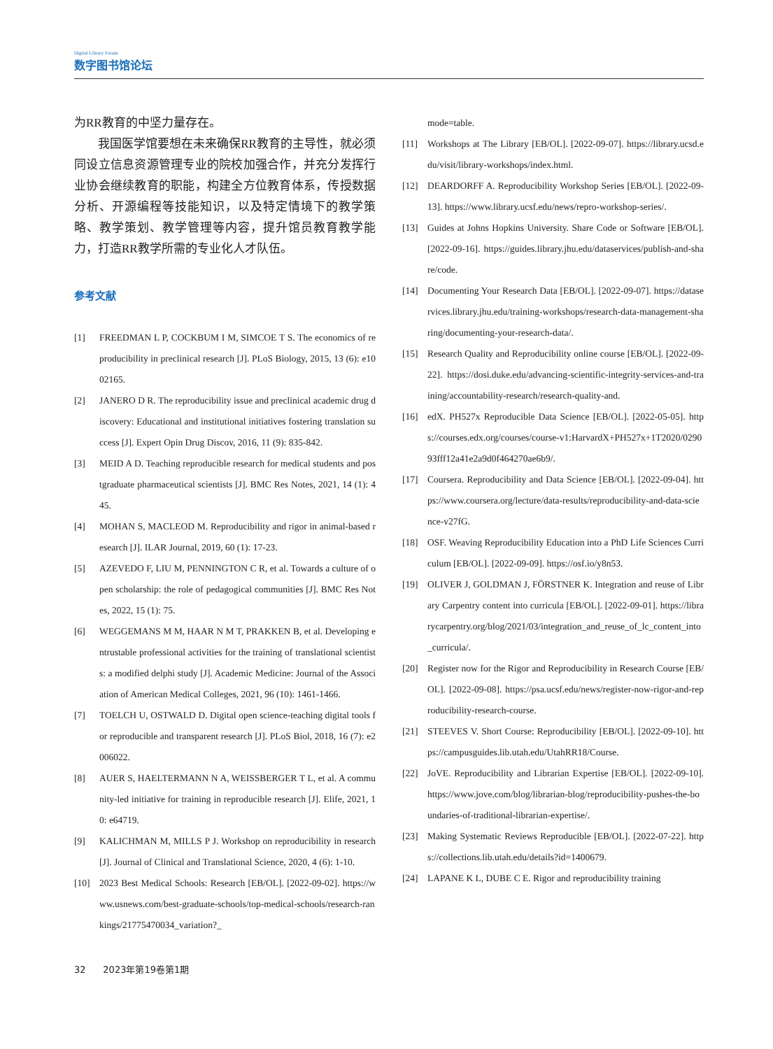Digital Library Forum
数字图书馆论坛
为RR教育的中坚力量存在。
我国医学馆要想在未来确保RR教育的主导性，就必须同设立信息资源管理专业的院校加强合作，并充分发挥行业协会继续教育的职能，构建全方位教育体系，传授数据分析、开源编程等技能知识，以及特定情境下的教学策略、教学策划、教学管理等内容，提升馆员教育教学能力，打造RR教学所需的专业化人才队伍。
参考文献
[1] FREEDMAN L P, COCKBUM I M, SIMCOE T S. The economics of reproducibility in preclinical research [J]. PLoS Biology, 2015, 13 (6): e1002165.
[2] JANERO D R. The reproducibility issue and preclinical academic drug discovery: Educational and institutional initiatives fostering translation success [J]. Expert Opin Drug Discov, 2016, 11 (9): 835-842.
[3] MEID A D. Teaching reproducible research for medical students and postgraduate pharmaceutical scientists [J]. BMC Res Notes, 2021, 14 (1): 445.
[4] MOHAN S, MACLEOD M. Reproducibility and rigor in animal-based research [J]. ILAR Journal, 2019, 60 (1): 17-23.
[5] AZEVEDO F, LIU M, PENNINGTON C R, et al. Towards a culture of open scholarship: the role of pedagogical communities [J]. BMC Res Notes, 2022, 15 (1): 75.
[6] WEGGEMANS M M, HAAR N M T, PRAKKEN B, et al. Developing entrustable professional activities for the training of translational scientists: a modified delphi study [J]. Academic Medicine: Journal of the Association of American Medical Colleges, 2021, 96 (10): 1461-1466.
[7] TOELCH U, OSTWALD D. Digital open science-teaching digital tools for reproducible and transparent research [J]. PLoS Biol, 2018, 16 (7): e2006022.
[8] AUER S, HAELTERMANN N A, WEISSBERGER T L, et al. A community-led initiative for training in reproducible research [J]. Elife, 2021, 10: e64719.
[9] KALICHMAN M, MILLS P J. Workshop on reproducibility in research [J]. Journal of Clinical and Translational Science, 2020, 4 (6): 1-10.
[10] 2023 Best Medical Schools: Research [EB/OL]. [2022-09-02]. https://www.usnews.com/best-graduate-schools/top-medical-schools/research-rankings/21775470034_variation?_
mode=table.
[11] Workshops at The Library [EB/OL]. [2022-09-07]. https://library.ucsd.edu/visit/library-workshops/index.html.
[12] DEARDORFF A. Reproducibility Workshop Series [EB/OL]. [2022-09-13]. https://www.library.ucsf.edu/news/repro-workshop-series/.
[13] Guides at Johns Hopkins University. Share Code or Software [EB/OL]. [2022-09-16]. https://guides.library.jhu.edu/dataservices/publish-and-share/code.
[14] Documenting Your Research Data [EB/OL]. [2022-09-07]. https://dataservices.library.jhu.edu/training-workshops/research-data-management-sharing/documenting-your-research-data/.
[15] Research Quality and Reproducibility online course [EB/OL]. [2022-09-22]. https://dosi.duke.edu/advancing-scientific-integrity-services-and-training/accountability-research/research-quality-and.
[16] edX. PH527x Reproducible Data Science [EB/OL]. [2022-05-05]. https://courses.edx.org/courses/course-v1:HarvardX+PH527x+1T2020/029093fff12a41e2a9d0f464270ae6b9/.
[17] Coursera. Reproducibility and Data Science [EB/OL]. [2022-09-04]. https://www.coursera.org/lecture/data-results/reproducibility-and-data-science-v27fG.
[18] OSF. Weaving Reproducibility Education into a PhD Life Sciences Curriculum [EB/OL]. [2022-09-09]. https://osf.io/y8n53.
[19] OLIVER J, GOLDMAN J, FÖRSTNER K. Integration and reuse of Library Carpentry content into curricula [EB/OL]. [2022-09-01]. https://librarycarpentry.org/blog/2021/03/integration_and_reuse_of_lc_content_into_curricula/.
[20] Register now for the Rigor and Reproducibility in Research Course [EB/OL]. [2022-09-08]. https://psa.ucsf.edu/news/register-now-rigor-and-reproducibility-research-course.
[21] STEEVES V. Short Course: Reproducibility [EB/OL]. [2022-09-10]. https://campusguides.lib.utah.edu/UtahRR18/Course.
[22] JoVE. Reproducibility and Librarian Expertise [EB/OL]. [2022-09-10]. https://www.jove.com/blog/librarian-blog/reproducibility-pushes-the-boundaries-of-traditional-librarian-expertise/.
[23] Making Systematic Reviews Reproducible [EB/OL]. [2022-07-22]. https://collections.lib.utah.edu/details?id=1400679.
[24] LAPANE K L, DUBE C E. Rigor and reproducibility training
32 2023年第19卷第1期